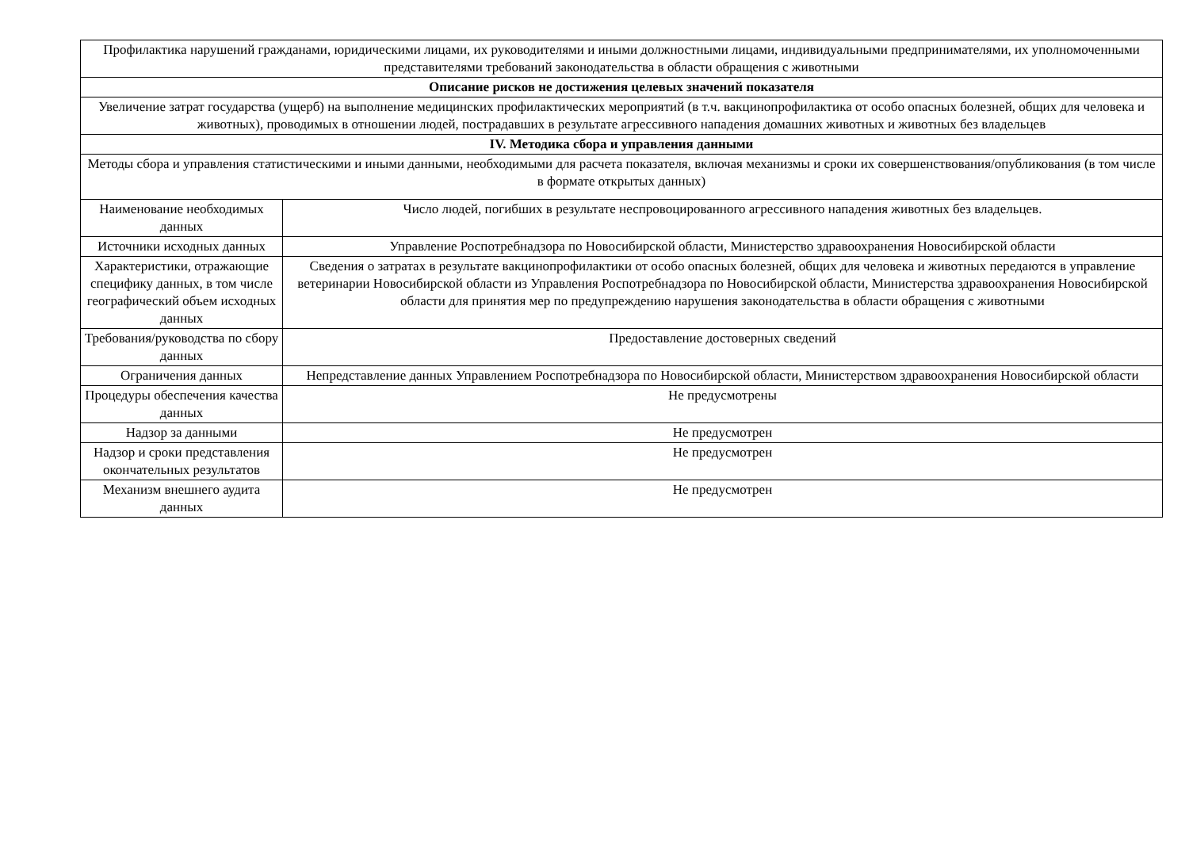| Профилактика нарушений гражданами, юридическими лицами, их руководителями и иными должностными лицами, индивидуальными предпринимателями, их уполномоченными представителями требований законодательства в области обращения с животными | |
| Описание рисков не достижения целевых значений показателя | |
| Увеличение затрат государства (ущерб) на выполнение медицинских профилактических мероприятий (в т.ч. вакцинопрофилактика от особо опасных болезней, общих для человека и животных), проводимых в отношении людей, пострадавших в результате агрессивного нападения домашних животных и животных без владельцев | |
| IV. Методика сбора и управления данными | |
| Методы сбора и управления статистическими и иными данными, необходимыми для расчета показателя, включая механизмы и сроки их совершенствования/опубликования (в том числе в формате открытых данных) | |
| Наименование необходимых данных | Число людей, погибших в результате неспровоцированного агрессивного нападения животных без владельцев. |
| Источники исходных данных | Управление Роспотребнадзора по Новосибирской области, Министерство здравоохранения Новосибирской области |
| Характеристики, отражающие специфику данных, в том числе географический объем исходных данных | Сведения о затратах в результате вакцинопрофилактики от особо опасных болезней, общих для человека и животных передаются в управление ветеринарии Новосибирской области из Управления Роспотребнадзора по Новосибирской области, Министерства здравоохранения Новосибирской области для принятия мер по предупреждению нарушения законодательства в области обращения с животными |
| Требования/руководства по сбору данных | Предоставление достоверных сведений |
| Ограничения данных | Непредставление данных Управлением Роспотребнадзора по Новосибирской области, Министерством здравоохранения Новосибирской области |
| Процедуры обеспечения качества данных | Не предусмотрены |
| Надзор за данными | Не предусмотрен |
| Надзор и сроки представления окончательных результатов | Не предусмотрен |
| Механизм внешнего аудита данных | Не предусмотрен |